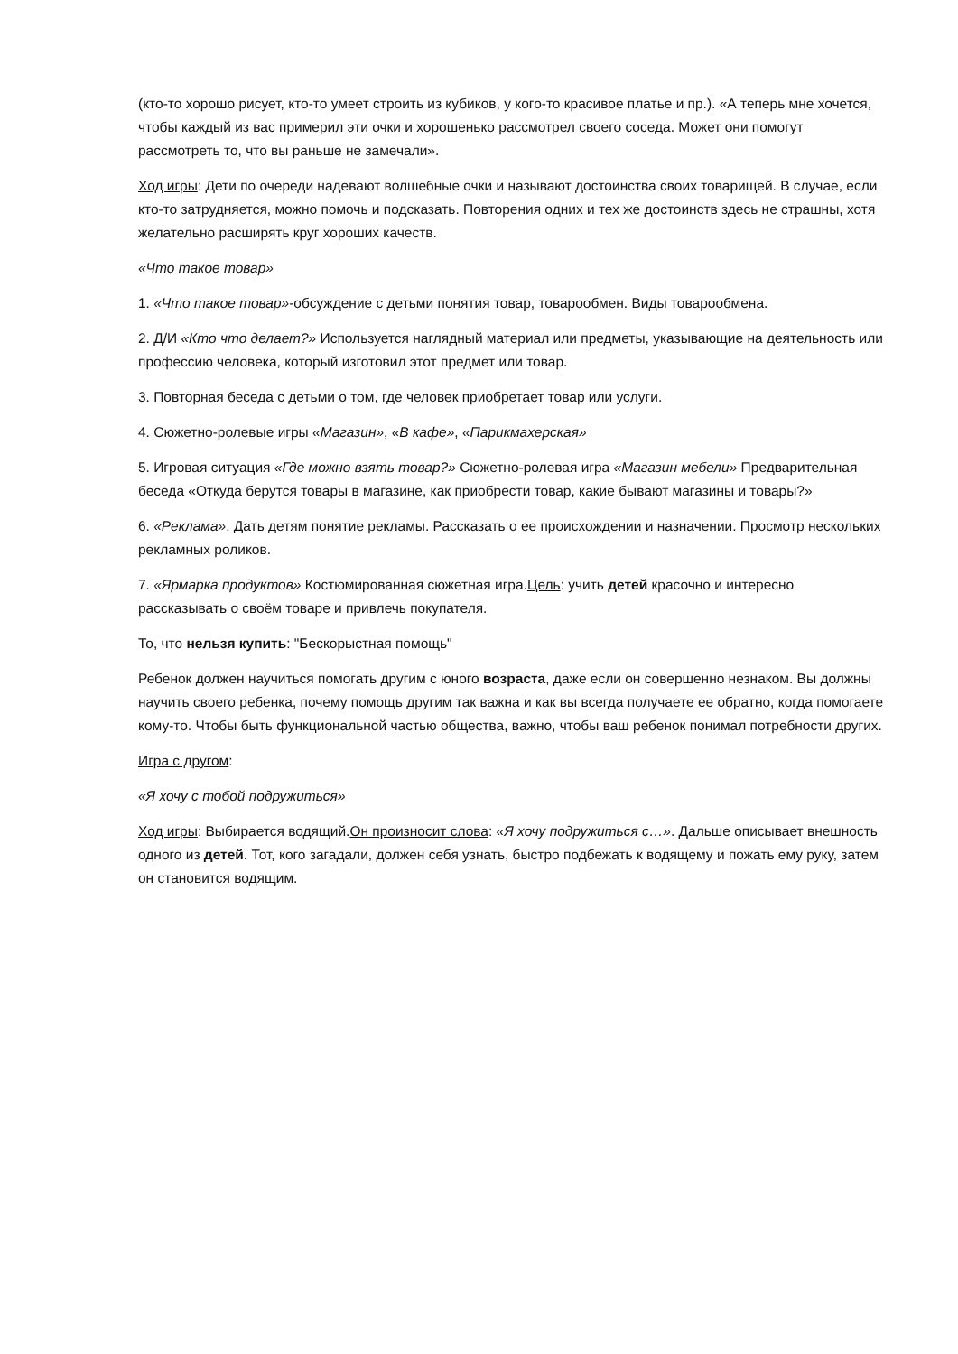(кто-то хорошо рисует, кто-то умеет строить из кубиков, у кого-то красивое платье и пр.). «А теперь мне хочется, чтобы каждый из вас примерил эти очки и хорошенько рассмотрел своего соседа. Может они помогут рассмотреть то, что вы раньше не замечали».
Ход игры: Дети по очереди надевают волшебные очки и называют достоинства своих товарищей. В случае, если кто-то затрудняется, можно помочь и подсказать. Повторения одних и тех же достоинств здесь не страшны, хотя желательно расширять круг хороших качеств.
«Что такое товар»
1. «Что такое товар»-обсуждение с детьми понятия товар, товарообмен. Виды товарообмена.
2. Д/И «Кто что делает?» Используется наглядный материал или предметы, указывающие на деятельность или профессию человека, который изготовил этот предмет или товар.
3. Повторная беседа с детьми о том, где человек приобретает товар или услуги.
4. Сюжетно-ролевые игры «Магазин», «В кафе», «Парикмахерская»
5. Игровая ситуация «Где можно взять товар?» Сюжетно-ролевая игра «Магазин мебели» Предварительная беседа «Откуда берутся товары в магазине, как приобрести товар, какие бывают магазины и товары?»
6. «Реклама». Дать детям понятие рекламы. Рассказать о ее происхождении и назначении. Просмотр нескольких рекламных роликов.
7. «Ярмарка продуктов» Костюмированная сюжетная игра.Цель: учить детей красочно и интересно рассказывать о своём товаре и привлечь покупателя.
То, что нельзя купить: "Бескорыстная помощь"
Ребенок должен научиться помогать другим с юного возраста, даже если он совершенно незнаком. Вы должны научить своего ребенка, почему помощь другим так важна и как вы всегда получаете ее обратно, когда помогаете кому-то. Чтобы быть функциональной частью общества, важно, чтобы ваш ребенок понимал потребности других.
Игра с другом:
«Я хочу с тобой подружиться»
Ход игры: Выбирается водящий.Он произносит слова: «Я хочу подружиться с…». Дальше описывает внешность одного из детей. Тот, кого загадали, должен себя узнать, быстро подбежать к водящему и пожать ему руку, затем он становится водящим.